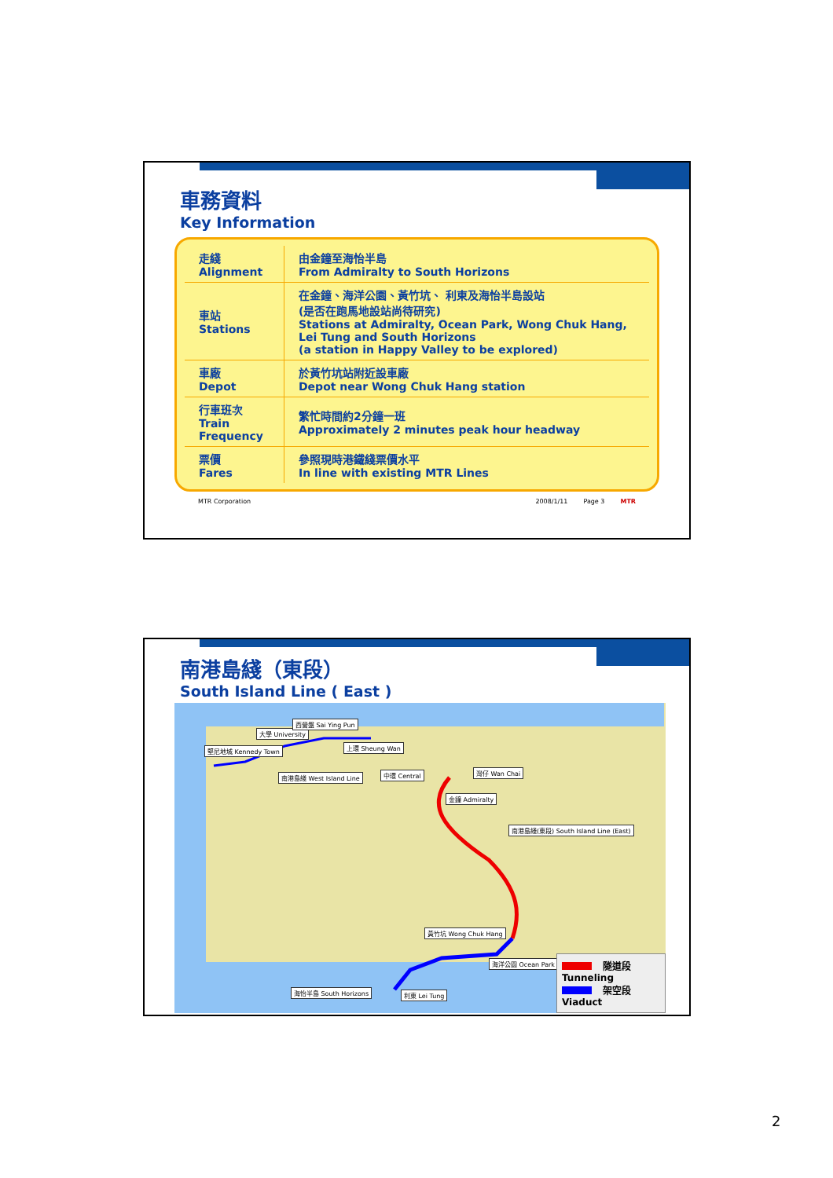車務資料
Key Information
| 走綫 Alignment | 由金鐘至海怡半島 From Admiralty to South Horizons |
| 車站 Stations | 在金鐘、海洋公園、黃竹坑、 利東及海怡半島設站 (是否在跑馬地設站尚待研究) Stations at Admiralty, Ocean Park, Wong Chuk Hang, Lei Tung and South Horizons (a station in Happy Valley to be explored) |
| 車廠 Depot | 於黃竹坑站附近設車廠 Depot near Wong Chuk Hang station |
| 行車班次 Train Frequency | 繁忙時間約2分鐘一班 Approximately 2 minutes peak hour headway |
| 票價 Fares | 參照現時港鐵綫票價水平 In line with existing MTR Lines |
MTR Corporation 2008/1/11 Page 3 MTR
南港島綫（東段）
South Island Line ( East )
堅尼地城 Kennedy Town
大學 University
西營盤 Sai Ying Pun
上環 Sheung Wan
南港島綫 West Island Line 中環 Central 灣仔 Wan Chai
金鐘 Admiralty
南港島綫(東段) South Island Line (East)
黃竹坑 Wong Chuk Hang
海洋公園 Ocean Park
海怡半島 South Horizons 利東 Lei Tung
隧道段 Tunneling
架空段 Viaduct
2